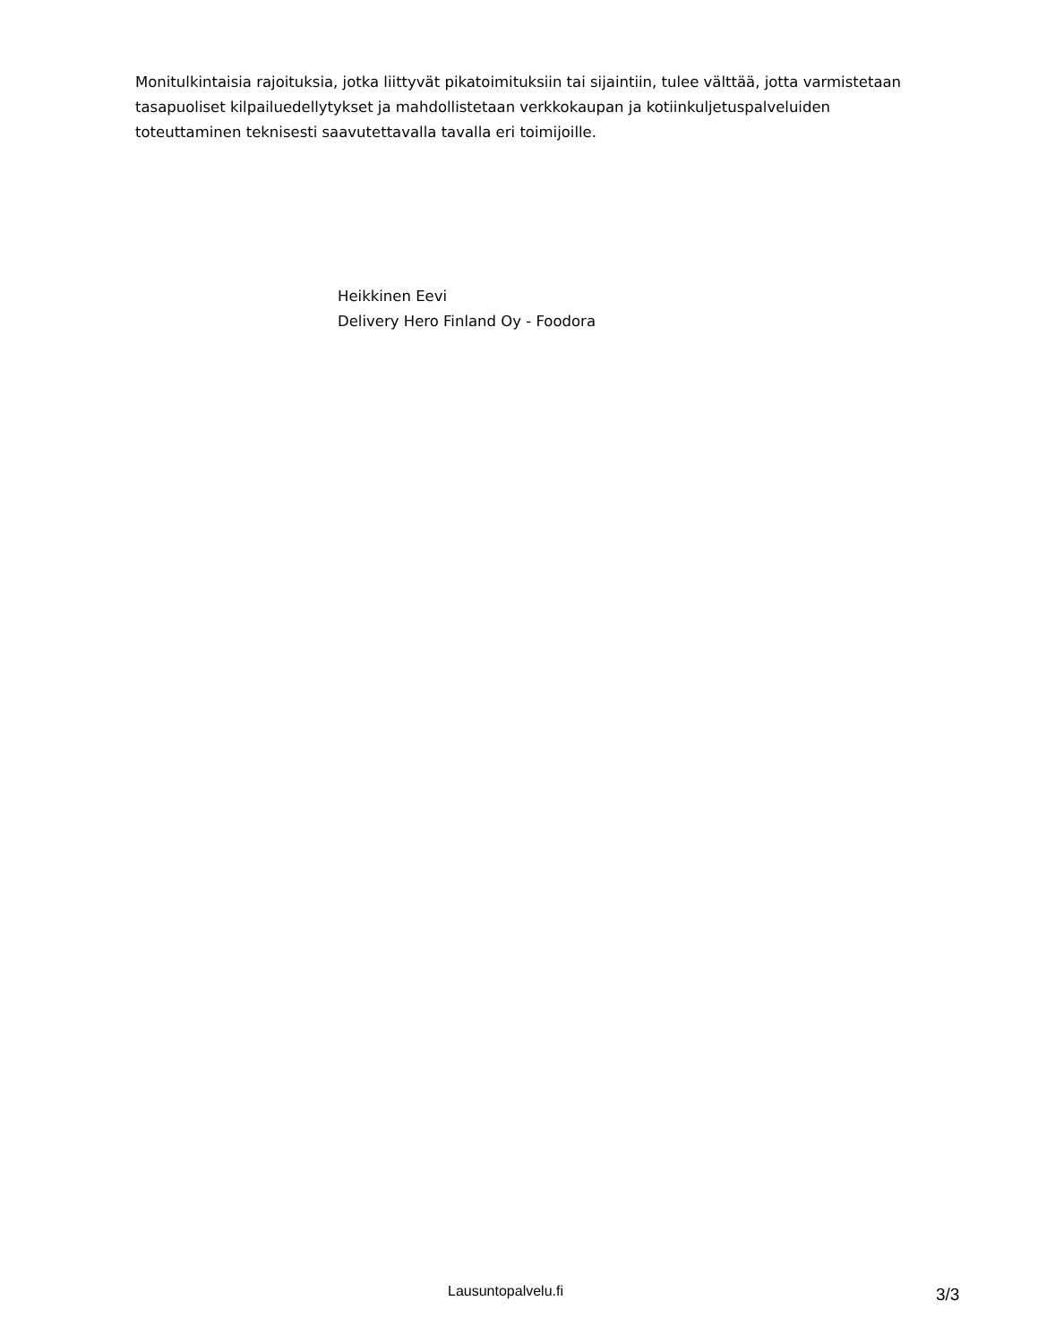Monitulkintaisia rajoituksia, jotka liittyvät pikatoimituksiin tai sijaintiin, tulee välttää, jotta varmistetaan tasapuoliset kilpailuedellytykset ja mahdollistetaan verkkokaupan ja kotiinkuljetuspalveluiden toteuttaminen teknisesti saavutettavalla tavalla eri toimijoille.
Heikkinen Eevi
Delivery Hero Finland Oy - Foodora
Lausuntopalvelu.fi 3/3